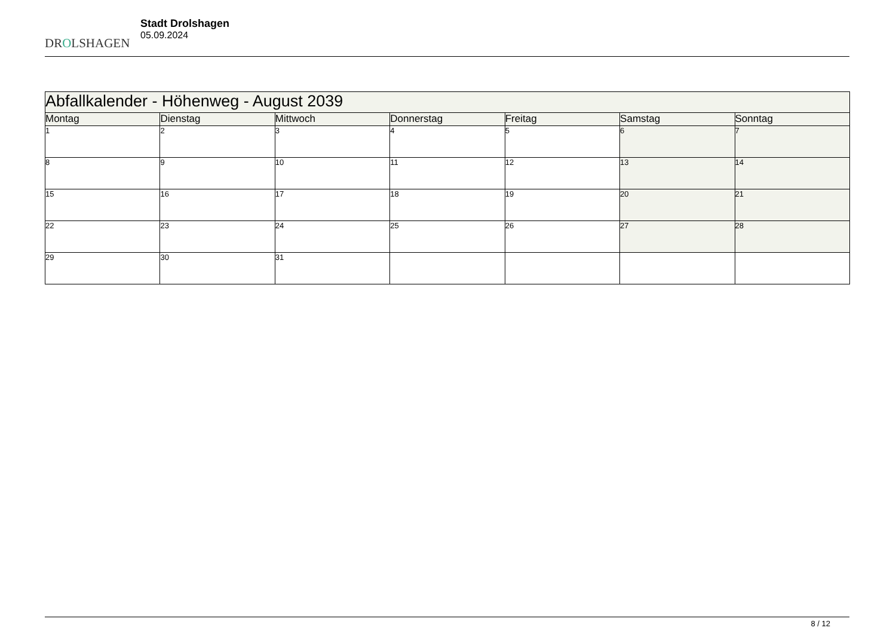DROLSHAGEN
Stadt Drolshagen
05.09.2024
| Abfallkalender - Höhenweg - August 2039 | | | | | | |
| Montag | Dienstag | Mittwoch | Donnerstag | Freitag | Samstag | Sonntag |
| 1 | 2 | 3 | 4 | 5 | 6 | 7 |
| 8 | 9 | 10 | 11 | 12 | 13 | 14 |
| 15 | 16 | 17 | 18 | 19 | 20 | 21 |
| 22 | 23 | 24 | 25 | 26 | 27 | 28 |
| 29 | 30 | 31 | | | | |
8 / 12